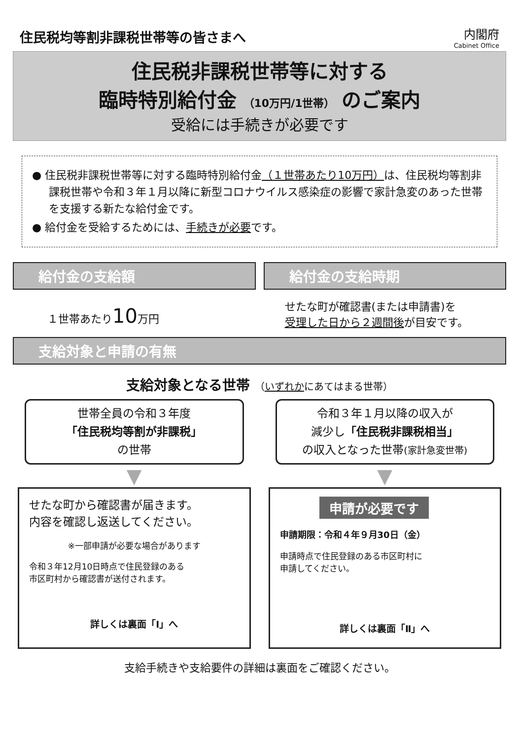住民税均等割非課税世帯等の皆さまへ
内閣府
Cabinet Office
住民税非課税世帯等に対する
臨時特別給付金 （10万円/1世帯） のご案内
受給には手続きが必要です
● 住民税非課税世帯等に対する臨時特別給付金（１世帯あたり10万円）は、住民税均等割非課税世帯や令和３年１月以降に新型コロナウイルス感染症の影響で家計急変のあった世帯を支援する新たな給付金です。
● 給付金を受給するためには、手続きが必要です。
給付金の支給額 給付金の支給時期
１世帯あたり10万円
せたな町が確認書(または申請書)を
受理した日から２週間後が目安です。
支給対象と申請の有無
支給対象となる世帯 （いずれかにあてはまる世帯）
世帯全員の令和３年度
「住民税均等割が非課税」
の世帯
令和３年１月以降の収入が
減少し「住民税非課税相当」
の収入となった世帯(家計急変世帯)
▼ ▼
せたな町から確認書が届きます。
内容を確認し返送してください。
※一部申請が必要な場合があります
令和３年12月10日時点で住民登録のある
市区町村から確認書が送付されます。
詳しくは裏面「I」へ
申請が必要です
申請期限：令和４年９月30日（金）
申請時点で住民登録のある市区町村に
申請してください。
詳しくは裏面「Ⅱ」へ
支給手続きや支給要件の詳細は裏面をご確認ください。